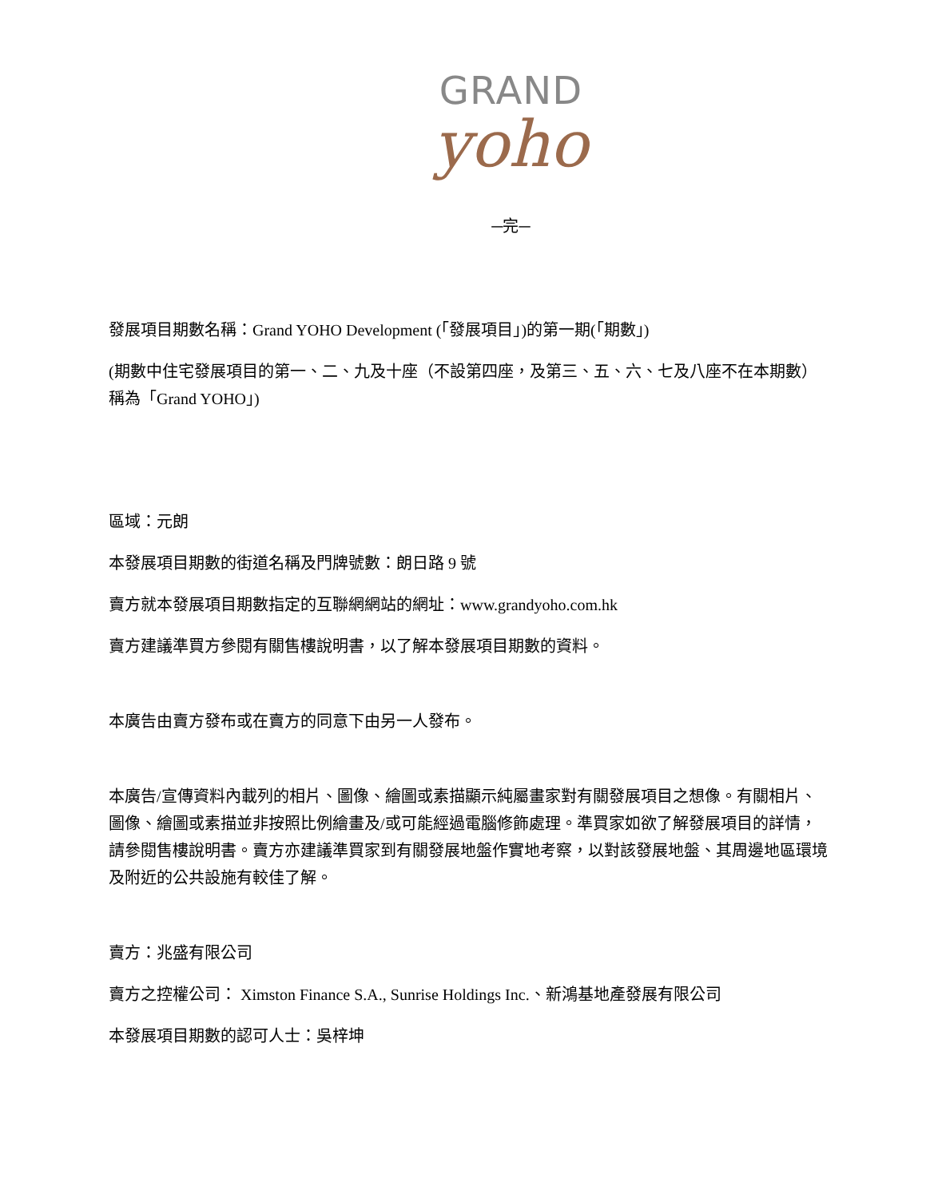GRAND
yoho
─完─
發展項目期數名稱：Grand YOHO Development (「發展項目」)的第一期(「期數」)
(期數中住宅發展項目的第一、二、九及十座（不設第四座，及第三、五、六、七及八座不在本期數）稱為「Grand YOHO」)
區域：元朗
本發展項目期數的街道名稱及門牌號數：朗日路 9 號
賣方就本發展項目期數指定的互聯網網站的網址：www.grandyoho.com.hk
賣方建議準買方參閱有關售樓說明書，以了解本發展項目期數的資料。
本廣告由賣方發布或在賣方的同意下由另一人發布。
本廣告/宣傳資料內載列的相片、圖像、繪圖或素描顯示純屬畫家對有關發展項目之想像。有關相片、圖像、繪圖或素描並非按照比例繪畫及/或可能經過電腦修飾處理。準買家如欲了解發展項目的詳情，請參閱售樓說明書。賣方亦建議準買家到有關發展地盤作實地考察，以對該發展地盤、其周邊地區環境及附近的公共設施有較佳了解。
賣方：兆盛有限公司
賣方之控權公司： Ximston Finance S.A., Sunrise Holdings Inc.、新鴻基地產發展有限公司
本發展項目期數的認可人士：吳梓坤